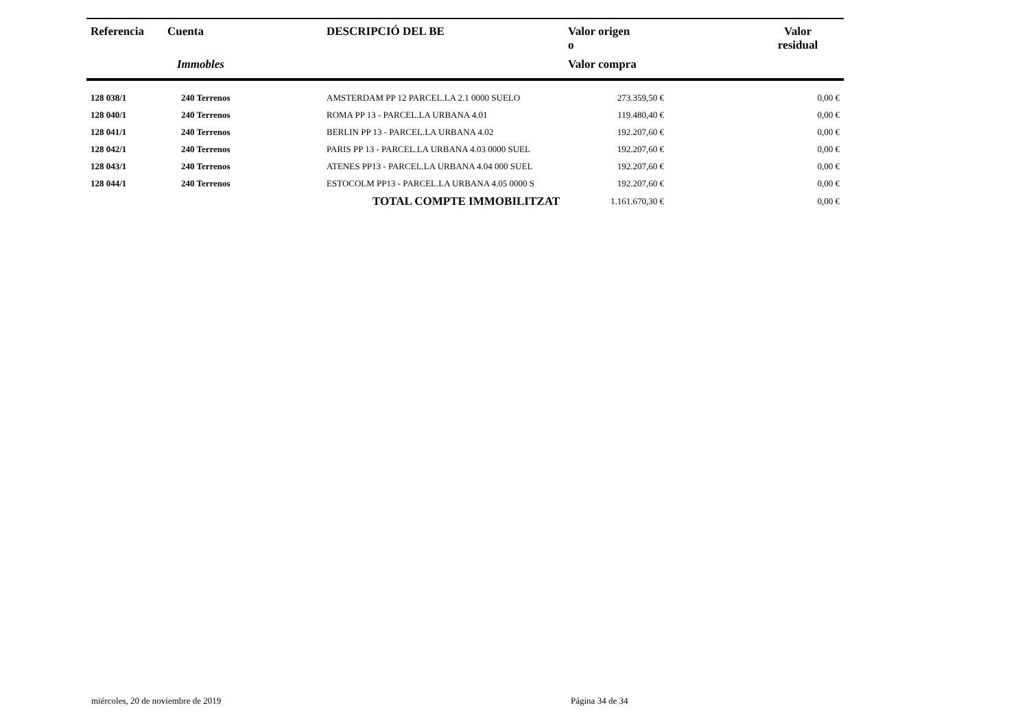| Referencia | Cuenta | DESCRIPCIÓ DEL BE | Valor origen o | | Valor residual |
| --- | --- | --- | --- | --- | --- |
| | Immobles | | Valor compra | | |
| 128 038/1 | 240 Terrenos | AMSTERDAM PP 12 PARCEL.LA 2.1 0000 SUELO | 273.359,50 € | | 0,00 € |
| 128 040/1 | 240 Terrenos | ROMA PP 13 - PARCEL.LA URBANA 4.01 | 119.480,40 € | | 0,00 € |
| 128 041/1 | 240 Terrenos | BERLIN PP 13 - PARCEL.LA URBANA 4.02 | 192.207,60 € | | 0,00 € |
| 128 042/1 | 240 Terrenos | PARIS PP 13 - PARCEL.LA URBANA 4.03 0000 SUEL | 192.207,60 € | | 0,00 € |
| 128 043/1 | 240 Terrenos | ATENES PP13 - PARCEL.LA URBANA 4.04 000 SUEL | 192.207,60 € | | 0,00 € |
| 128 044/1 | 240 Terrenos | ESTOCOLM PP13 - PARCEL.LA URBANA 4.05 0000 S | 192.207,60 € | | 0,00 € |
| | | TOTAL COMPTE IMMOBILITZAT | 1.161.670,30 € | | 0,00 € |
miércoles, 20 de noviembre de 2019
Página 34 de 34